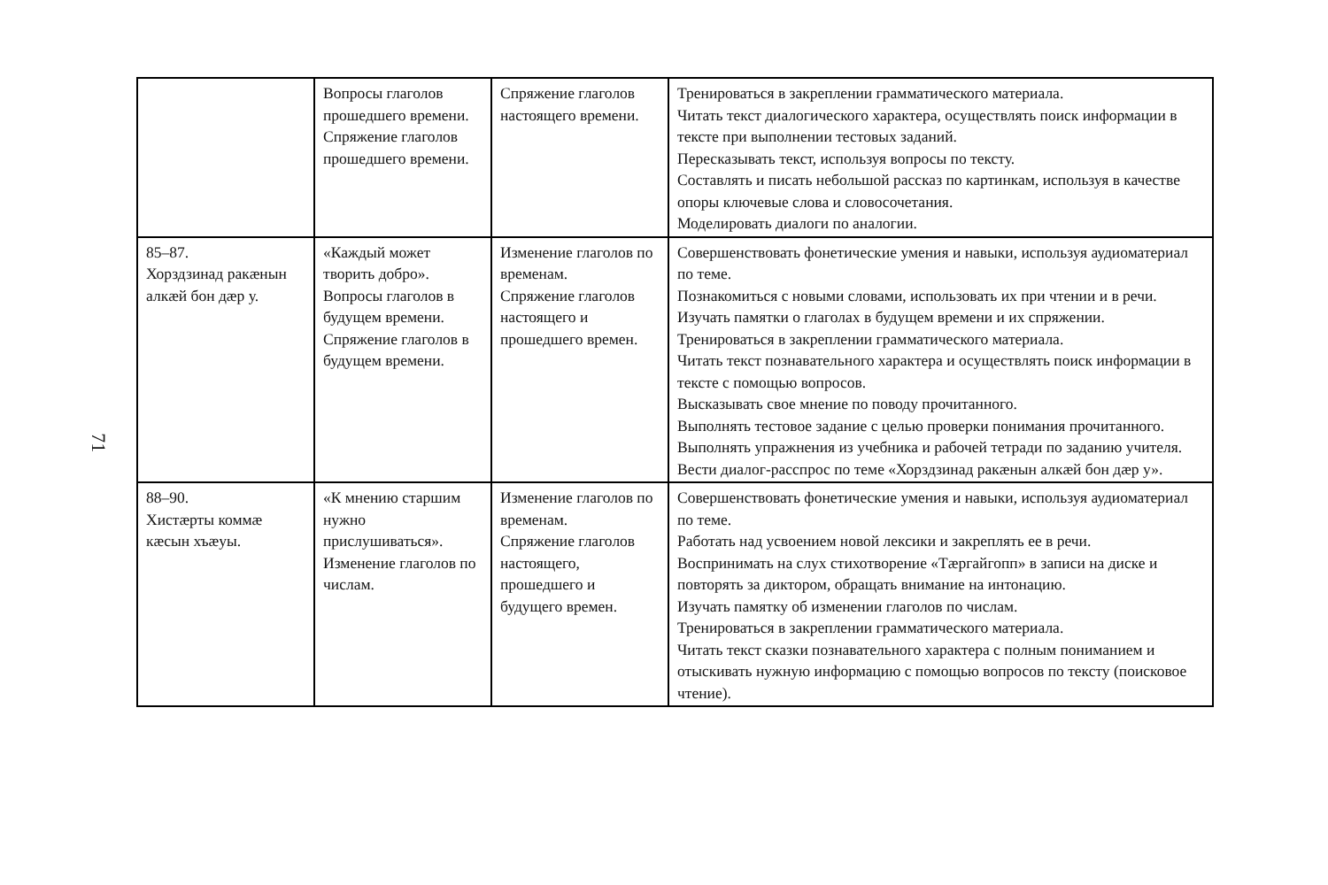71
| | Вопросы глаголов прошедшего времени. Спряжение глаголов прошедшего времени. | Спряжение глаголов настоящего времени. | Тренироваться в закреплении грамматического материала. Читать текст диалогического характера, осуществлять поиск информации в тексте при выполнении тестовых заданий. Пересказывать текст, используя вопросы по тексту. Составлять и писать небольшой рассказ по картинкам, используя в качестве опоры ключевые слова и словосочетания. Моделировать диалоги по аналогии. |
| 85–87. Хорздзинад ракæнын алкæй бон дæр у. | «Каждый может творить добро». Вопросы глаголов в будущем времени. Спряжение глаголов в будущем времени. | Изменение глаголов по временам. Спряжение глаголов настоящего и прошедшего времен. | Совершенствовать фонетические умения и навыки, используя аудиоматериал по теме. Познакомиться с новыми словами, использовать их при чтении и в речи. Изучать памятки о глаголах в будущем времени и их спряжении. Тренироваться в закреплении грамматического материала. Читать текст познавательного характера и осуществлять поиск информации в тексте с помощью вопросов. Высказывать свое мнение по поводу прочитанного. Выполнять тестовое задание с целью проверки понимания прочитанного. Выполнять упражнения из учебника и рабочей тетради по заданию учителя. Вести диалог-расспрос по теме «Хорздзинад ракæнын алкæй бон дæр у». |
| 88–90. Хистæрты коммæ кæсын хъæуы. | «К мнению старшим нужно прислушиваться». Изменение глаголов по числам. | Изменение глаголов по временам. Спряжение глаголов настоящего, прошедшего и будущего времен. | Совершенствовать фонетические умения и навыки, используя аудиоматериал по теме. Работать над усвоением новой лексики и закреплять ее в речи. Воспринимать на слух стихотворение «Тæргайгопп» в записи на диске и повторять за диктором, обращать внимание на интонацию. Изучать памятку об изменении глаголов по числам. Тренироваться в закреплении грамматического материала. Читать текст сказки познавательного характера с полным пониманием и отыскивать нужную информацию с помощью вопросов по тексту (поисковое чтение). |